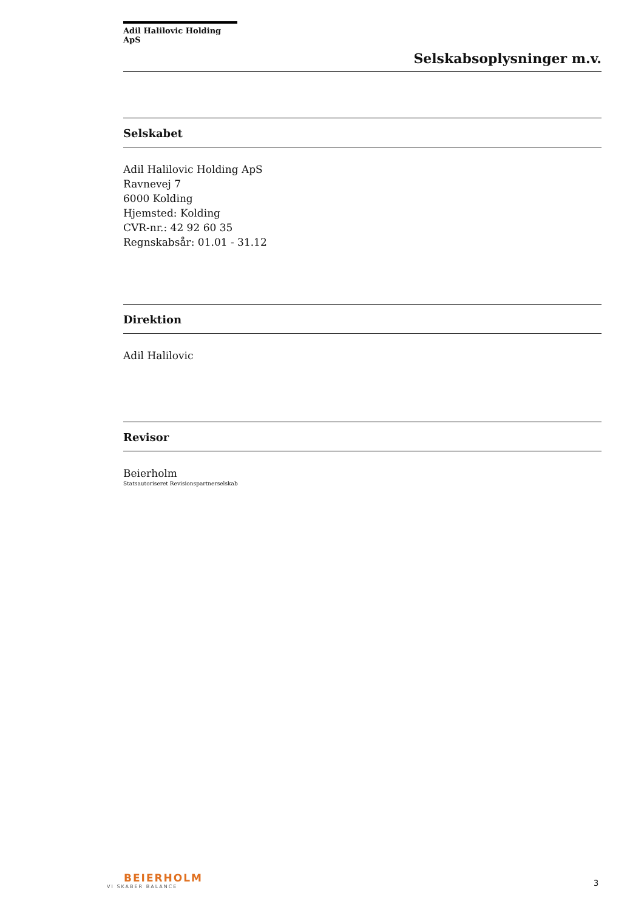Adil Halilovic Holding ApS
Selskabsoplysninger m.v.
Selskabet
Adil Halilovic Holding ApS
Ravnevej 7
6000 Kolding
Hjemsted: Kolding
CVR-nr.: 42 92 60 35
Regnskabsår: 01.01 - 31.12
Direktion
Adil Halilovic
Revisor
Beierholm
Statsautoriseret Revisionspartnerselskab
BEIERHOLM
VI SKABER BALANCE
3